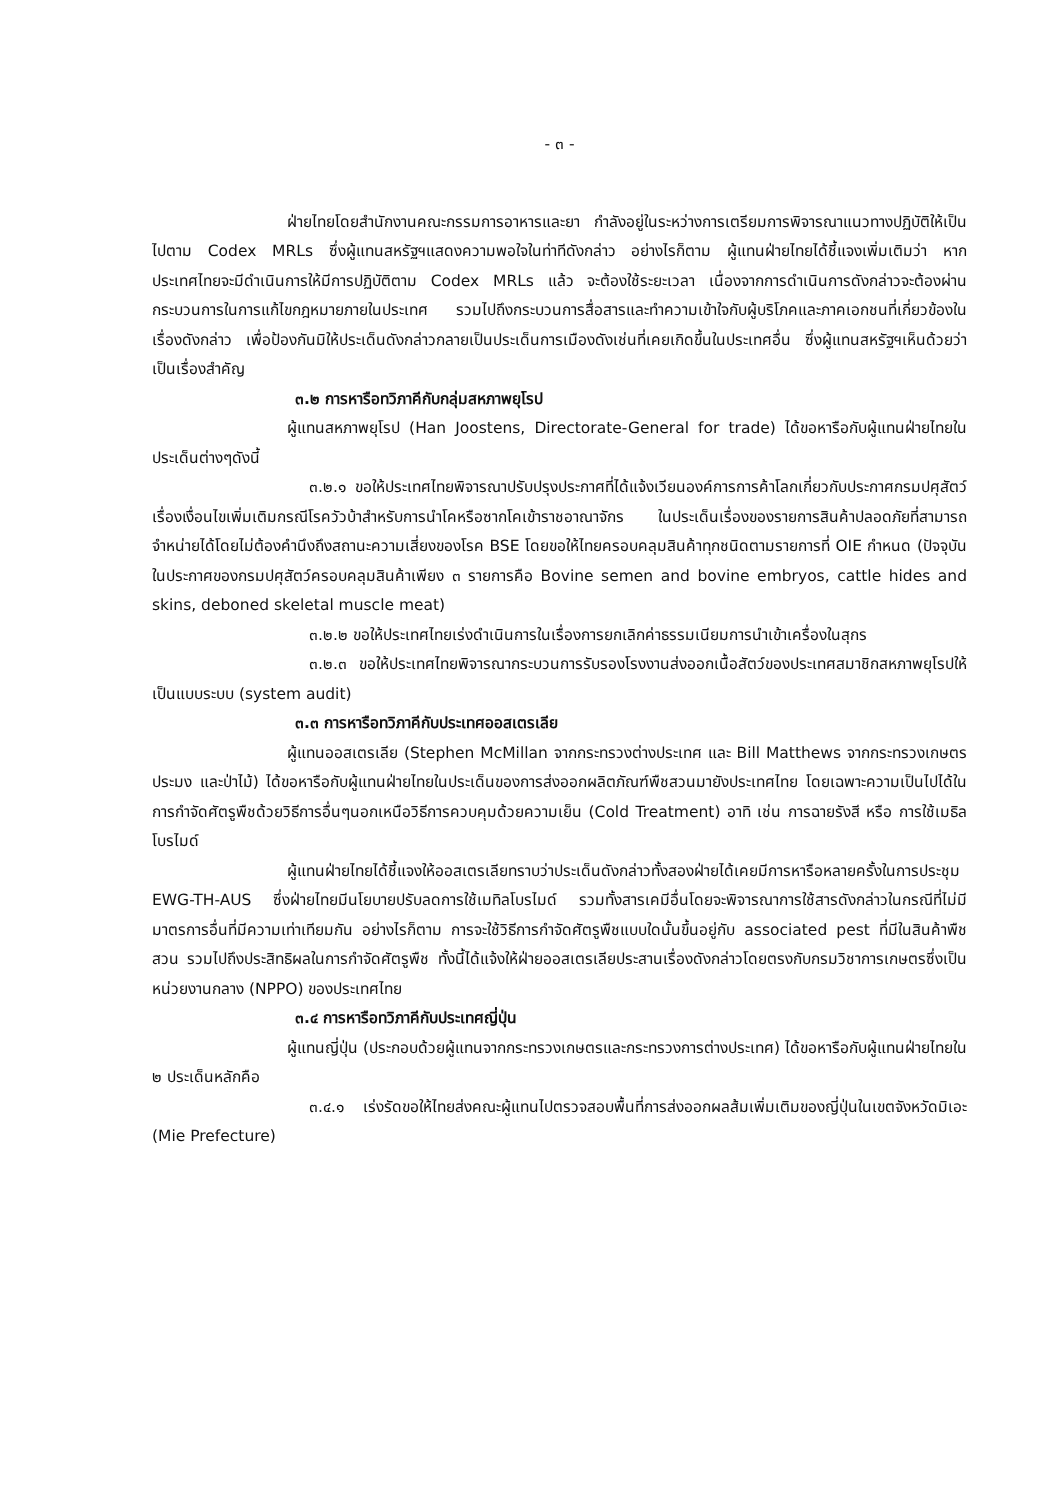- ๓ -
ฝ่ายไทยโดยสำนักงานคณะกรรมการอาหารและยา กำลังอยู่ในระหว่างการเตรียมการพิจารณาแนวทางปฏิบัติให้เป็นไปตาม Codex MRLs ซึ่งผู้แทนสหรัฐฯแสดงความพอใจในท่าทีดังกล่าว อย่างไรก็ตาม ผู้แทนฝ่ายไทยได้ชี้แจงเพิ่มเติมว่า หากประเทศไทยจะมีดำเนินการให้มีการปฏิบัติตาม Codex MRLs แล้ว จะต้องใช้ระยะเวลา เนื่องจากการดำเนินการดังกล่าวจะต้องผ่านกระบวนการในการแก้ไขกฎหมายภายในประเทศ รวมไปถึงกระบวนการสื่อสารและทำความเข้าใจกับผู้บริโภคและภาคเอกชนที่เกี่ยวข้องในเรื่องดังกล่าว เพื่อป้องกันมิให้ประเด็นดังกล่าวกลายเป็นประเด็นการเมืองดังเช่นที่เคยเกิดขึ้นในประเทศอื่น ซึ่งผู้แทนสหรัฐฯเห็นด้วยว่าเป็นเรื่องสำคัญ
๓.๒ การหารือทวิภาคีกับกลุ่มสหภาพยุโรป
ผู้แทนสหภาพยุโรป (Han Joostens, Directorate-General for trade) ได้ขอหารือกับผู้แทนฝ่ายไทยในประเด็นต่างๆดังนี้
๓.๒.๑ ขอให้ประเทศไทยพิจารณาปรับปรุงประกาศที่ได้แจ้งเวียนองค์การการค้าโลกเกี่ยวกับประกาศกรมปศุสัตว์ เรื่องเงื่อนไขเพิ่มเติมกรณีโรควัวบ้าสำหรับการนำโคหรือซากโคเข้าราชอาณาจักร ในประเด็นเรื่องของรายการสินค้าปลอดภัยที่สามารถจำหน่ายได้โดยไม่ต้องคำนึงถึงสถานะความเสี่ยงของโรค BSE โดยขอให้ไทยครอบคลุมสินค้าทุกชนิดตามรายการที่ OIE กำหนด (ปัจจุบันในประกาศของกรมปศุสัตว์ครอบคลุมสินค้าเพียง ๓ รายการคือ Bovine semen and bovine embryos, cattle hides and skins, deboned skeletal muscle meat)
๓.๒.๒ ขอให้ประเทศไทยเร่งดำเนินการในเรื่องการยกเลิกค่าธรรมเนียมการนำเข้าเครื่องในสุกร
๓.๒.๓ ขอให้ประเทศไทยพิจารณากระบวนการรับรองโรงงานส่งออกเนื้อสัตว์ของประเทศสมาชิกสหภาพยุโรปให้เป็นแบบระบบ (system audit)
๓.๓ การหารือทวิภาคีกับประเทศออสเตรเลีย
ผู้แทนออสเตรเลีย (Stephen McMillan จากกระทรวงต่างประเทศ และ Bill Matthews จากกระทรวงเกษตร ประมง และป่าไม้) ได้ขอหารือกับผู้แทนฝ่ายไทยในประเด็นของการส่งออกผลิตภัณฑ์พืชสวนมายังประเทศไทย โดยเฉพาะความเป็นไปได้ในการกำจัดศัตรูพืชด้วยวิธีการอื่นๆนอกเหนือวิธีการควบคุมด้วยความเย็น (Cold Treatment) อาทิ เช่น การฉายรังสี หรือ การใช้เมธิลโบรไมด์
ผู้แทนฝ่ายไทยได้ชี้แจงให้ออสเตรเลียทราบว่าประเด็นดังกล่าวทั้งสองฝ่ายได้เคยมีการหารือหลายครั้งในการประชุม EWG-TH-AUS ซึ่งฝ่ายไทยมีนโยบายปรับลดการใช้เมทิลโบรไมด์ รวมทั้งสารเคมีอื่นโดยจะพิจารณาการใช้สารดังกล่าวในกรณีที่ไม่มีมาตรการอื่นที่มีความเท่าเทียมกัน อย่างไรก็ตาม การจะใช้วิธีการกำจัดศัตรูพืชแบบใดนั้นขึ้นอยู่กับ associated pest ที่มีในสินค้าพืชสวน รวมไปถึงประสิทธิผลในการกำจัดศัตรูพืช ทั้งนี้ได้แจ้งให้ฝ่ายออสเตรเลียประสานเรื่องดังกล่าวโดยตรงกับกรมวิชาการเกษตรซึ่งเป็นหน่วยงานกลาง (NPPO) ของประเทศไทย
๓.๔ การหารือทวิภาคีกับประเทศญี่ปุ่น
ผู้แทนญี่ปุ่น (ประกอบด้วยผู้แทนจากกระทรวงเกษตรและกระทรวงการต่างประเทศ) ได้ขอหารือกับผู้แทนฝ่ายไทยใน ๒ ประเด็นหลักคือ
๓.๔.๑ เร่งรัดขอให้ไทยส่งคณะผู้แทนไปตรวจสอบพื้นที่การส่งออกผลส้มเพิ่มเติมของญี่ปุ่นในเขตจังหวัดมิเอะ (Mie Prefecture)